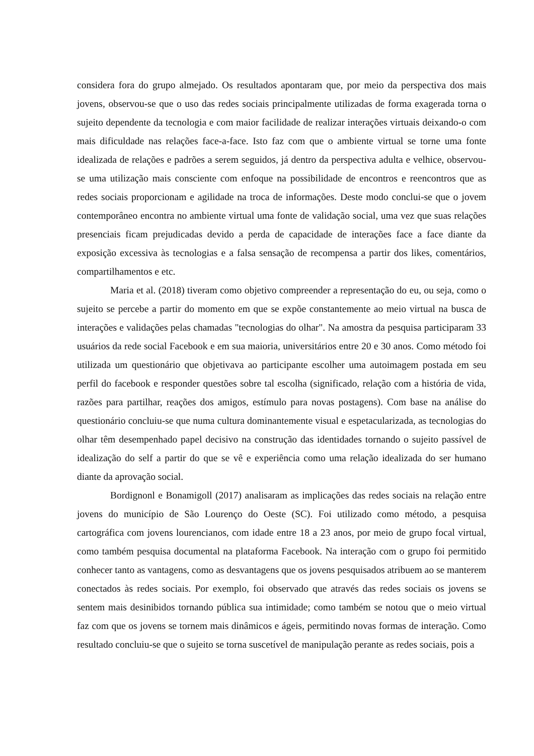considera fora do grupo almejado. Os resultados apontaram que, por meio da perspectiva dos mais jovens, observou-se que o uso das redes sociais principalmente utilizadas de forma exagerada torna o sujeito dependente da tecnologia e com maior facilidade de realizar interações virtuais deixando-o com mais dificuldade nas relações face-a-face. Isto faz com que o ambiente virtual se torne uma fonte idealizada de relações e padrões a serem seguidos, já dentro da perspectiva adulta e velhice, observou-se uma utilização mais consciente com enfoque na possibilidade de encontros e reencontros que as redes sociais proporcionam e agilidade na troca de informações. Deste modo conclui-se que o jovem contemporâneo encontra no ambiente virtual uma fonte de validação social, uma vez que suas relações presenciais ficam prejudicadas devido a perda de capacidade de interações face a face diante da exposição excessiva às tecnologias e a falsa sensação de recompensa a partir dos likes, comentários, compartilhamentos e etc.
Maria et al. (2018) tiveram como objetivo compreender a representação do eu, ou seja, como o sujeito se percebe a partir do momento em que se expõe constantemente ao meio virtual na busca de interações e validações pelas chamadas "tecnologias do olhar". Na amostra da pesquisa participaram 33 usuários da rede social Facebook e em sua maioria, universitários entre 20 e 30 anos. Como método foi utilizada um questionário que objetivava ao participante escolher uma autoimagem postada em seu perfil do facebook e responder questões sobre tal escolha (significado, relação com a história de vida, razões para partilhar, reações dos amigos, estímulo para novas postagens). Com base na análise do questionário concluiu-se que numa cultura dominantemente visual e espetacularizada, as tecnologias do olhar têm desempenhado papel decisivo na construção das identidades tornando o sujeito passível de idealização do self a partir do que se vê e experiência como uma relação idealizada do ser humano diante da aprovação social.
Bordignonl e Bonamigoll (2017) analisaram as implicações das redes sociais na relação entre jovens do município de São Lourenço do Oeste (SC). Foi utilizado como método, a pesquisa cartográfica com jovens lourencianos, com idade entre 18 a 23 anos, por meio de grupo focal virtual, como também pesquisa documental na plataforma Facebook. Na interação com o grupo foi permitido conhecer tanto as vantagens, como as desvantagens que os jovens pesquisados atribuem ao se manterem conectados às redes sociais. Por exemplo, foi observado que através das redes sociais os jovens se sentem mais desinibidos tornando pública sua intimidade; como também se notou que o meio virtual faz com que os jovens se tornem mais dinâmicos e ágeis, permitindo novas formas de interação. Como resultado concluiu-se que o sujeito se torna suscetível de manipulação perante as redes sociais, pois a